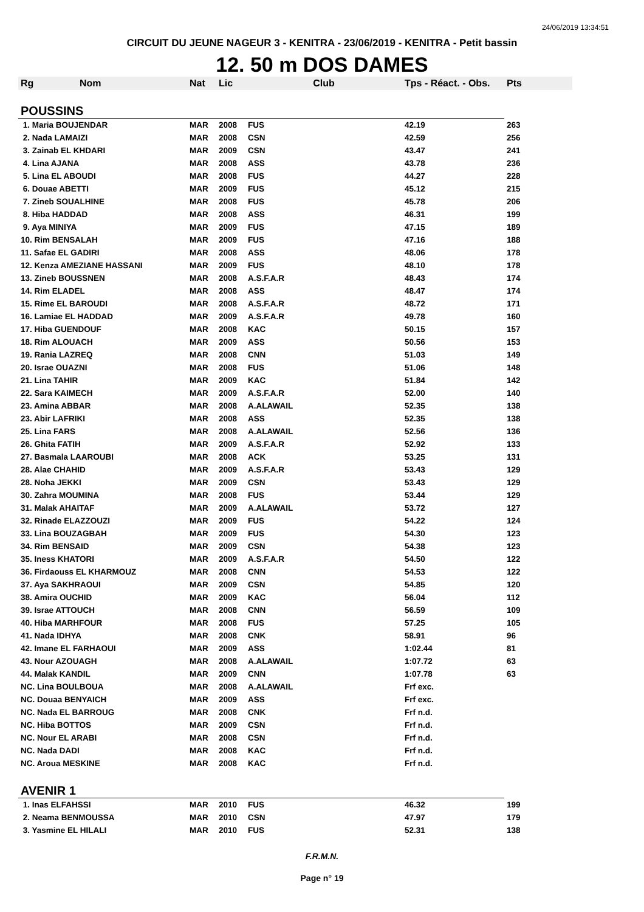24/06/2019 13:34:51
CIRCUIT DU JEUNE NAGEUR 3 - KENITRA - 23/06/2019 - KENITRA - Petit bassin
12. 50 m DOS DAMES
| Rg Nom | Nat | Lic | Club | Tps - Réact. - Obs. | Pts |
| --- | --- | --- | --- | --- | --- |
| POUSSINS | | | | | |
| 1. Maria BOUJENDAR | MAR | 2008 | FUS | 42.19 | 263 |
| 2. Nada LAMAIZI | MAR | 2008 | CSN | 42.59 | 256 |
| 3. Zainab EL KHDARI | MAR | 2009 | CSN | 43.47 | 241 |
| 4. Lina AJANA | MAR | 2008 | ASS | 43.78 | 236 |
| 5. Lina EL ABOUDI | MAR | 2008 | FUS | 44.27 | 228 |
| 6. Douae ABETTI | MAR | 2009 | FUS | 45.12 | 215 |
| 7. Zineb SOUALHINE | MAR | 2008 | FUS | 45.78 | 206 |
| 8. Hiba HADDAD | MAR | 2008 | ASS | 46.31 | 199 |
| 9. Aya MINIYA | MAR | 2009 | FUS | 47.15 | 189 |
| 10. Rim BENSALAH | MAR | 2009 | FUS | 47.16 | 188 |
| 11. Safae EL GADIRI | MAR | 2008 | ASS | 48.06 | 178 |
| 12. Kenza AMEZIANE HASSANI | MAR | 2009 | FUS | 48.10 | 178 |
| 13. Zineb BOUSSNEN | MAR | 2008 | A.S.F.A.R | 48.43 | 174 |
| 14. Rim ELADEL | MAR | 2008 | ASS | 48.47 | 174 |
| 15. Rime EL BAROUDI | MAR | 2008 | A.S.F.A.R | 48.72 | 171 |
| 16. Lamiae EL HADDAD | MAR | 2009 | A.S.F.A.R | 49.78 | 160 |
| 17. Hiba GUENDOUF | MAR | 2008 | KAC | 50.15 | 157 |
| 18. Rim ALOUACH | MAR | 2009 | ASS | 50.56 | 153 |
| 19. Rania LAZREQ | MAR | 2008 | CNN | 51.03 | 149 |
| 20. Israe OUAZNI | MAR | 2008 | FUS | 51.06 | 148 |
| 21. Lina TAHIR | MAR | 2009 | KAC | 51.84 | 142 |
| 22. Sara KAIMECH | MAR | 2009 | A.S.F.A.R | 52.00 | 140 |
| 23. Amina ABBAR | MAR | 2008 | A.ALAWAIL | 52.35 | 138 |
| 23. Abir LAFRIKI | MAR | 2008 | ASS | 52.35 | 138 |
| 25. Lina FARS | MAR | 2008 | A.ALAWAIL | 52.56 | 136 |
| 26. Ghita FATIH | MAR | 2009 | A.S.F.A.R | 52.92 | 133 |
| 27. Basmala LAAROUBI | MAR | 2008 | ACK | 53.25 | 131 |
| 28. Alae CHAHID | MAR | 2009 | A.S.F.A.R | 53.43 | 129 |
| 28. Noha JEKKI | MAR | 2009 | CSN | 53.43 | 129 |
| 30. Zahra MOUMINA | MAR | 2008 | FUS | 53.44 | 129 |
| 31. Malak AHAITAF | MAR | 2009 | A.ALAWAIL | 53.72 | 127 |
| 32. Rinade ELAZZOUZI | MAR | 2009 | FUS | 54.22 | 124 |
| 33. Lina BOUZAGBAH | MAR | 2009 | FUS | 54.30 | 123 |
| 34. Rim BENSAID | MAR | 2009 | CSN | 54.38 | 123 |
| 35. Iness KHATORI | MAR | 2009 | A.S.F.A.R | 54.50 | 122 |
| 36. Firdaouss EL KHARMOUZ | MAR | 2008 | CNN | 54.53 | 122 |
| 37. Aya SAKHRAOUI | MAR | 2009 | CSN | 54.85 | 120 |
| 38. Amira OUCHID | MAR | 2009 | KAC | 56.04 | 112 |
| 39. Israe ATTOUCH | MAR | 2008 | CNN | 56.59 | 109 |
| 40. Hiba MARHFOUR | MAR | 2008 | FUS | 57.25 | 105 |
| 41. Nada IDHYA | MAR | 2008 | CNK | 58.91 | 96 |
| 42. Imane EL FARHAOUI | MAR | 2009 | ASS | 1:02.44 | 81 |
| 43. Nour AZOUAGH | MAR | 2008 | A.ALAWAIL | 1:07.72 | 63 |
| 44. Malak KANDIL | MAR | 2009 | CNN | 1:07.78 | 63 |
| NC. Lina BOULBOUA | MAR | 2008 | A.ALAWAIL | Frf exc. | |
| NC. Douaa BENYAICH | MAR | 2009 | ASS | Frf exc. | |
| NC. Nada EL BARROUG | MAR | 2008 | CNK | Frf n.d. | |
| NC. Hiba BOTTOS | MAR | 2009 | CSN | Frf n.d. | |
| NC. Nour EL ARABI | MAR | 2008 | CSN | Frf n.d. | |
| NC. Nada DADI | MAR | 2008 | KAC | Frf n.d. | |
| NC. Aroua MESKINE | MAR | 2008 | KAC | Frf n.d. | |
| AVENIR 1 | | | | | |
| 1. Inas ELFAHSSI | MAR | 2010 | FUS | 46.32 | 199 |
| 2. Neama BENMOUSSA | MAR | 2010 | CSN | 47.97 | 179 |
| 3. Yasmine EL HILALI | MAR | 2010 | FUS | 52.31 | 138 |
F.R.M.N.
Page n° 19